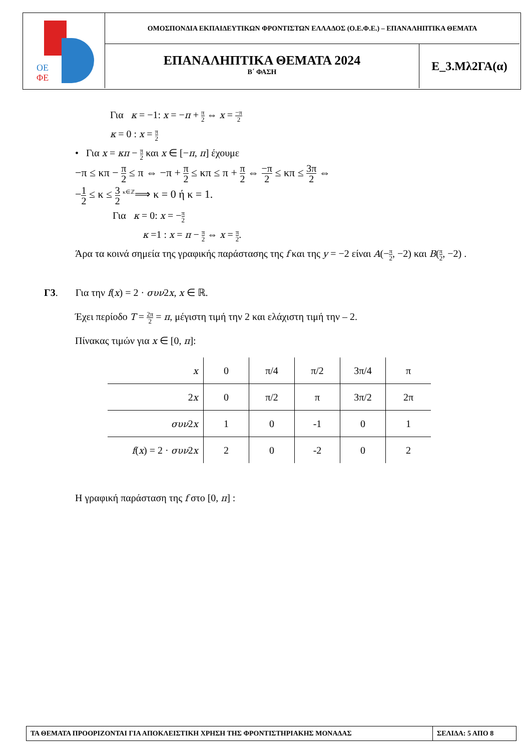ΟΕ
ΦΕ
ΟΜΟΣΠΟΝΔΙΑ ΕΚΠΑΙΔΕΥΤΙΚΩΝ ΦΡΟΝΤΙΣΤΩΝ ΕΛΛΑΔΟΣ (Ο.Ε.Φ.Ε.) – ΕΠΑΝΑΛΗΠΤΙΚΑ ΘΕΜΑΤΑ
ΕΠΑΝΑΛΗΠΤΙΚΑ ΘΕΜΑΤΑ 2024
Β΄ ΦΑΣΗ
Ε_3.Μλ2ΓΑ(α)
Για κ = −1: x = −π + π 2 ⇔ x = −π 2
κ = 0 : x = π 2
• Για x = κπ − π 2 και x ∈ [−π, π] έχουμε
−π ≤ κπ − π 2 ≤ π ⇔ −π + π 2 ≤ κπ ≤ π + π 2 ⇔ −π 2 ≤ κπ ≤ 3π 2 ⇔
−1 2 ≤ κ ≤ 3 2 <sup>κ∈ℤ</sup>⟹ κ = 0 ή κ = 1.
Για κ = 0: x = −π 2
κ =1 : x = π − π 2 ⇔ x = π 2.
Άρα τα κοινά σημεία της γραφικής παράστασης της f και της y = −2 είναι A(−π 2, −2) και B(π 2, −2) .
Γ3. Για την f(x) = 2 · συν2x, x ∈ ℝ.
Έχει περίοδο T = 2π 2 = π, μέγιστη τιμή την 2 και ελάχιστη τιμή την – 2.
Πίνακας τιμών για x ∈ [0, π]:
| x | 0 | π/4 | π/2 | 3π/4 | π |
| 2 x | 0 | π/2 | π | 3π/2 | 2π |
| συν 2 x | 1 | 0 | -1 | 0 | 1 |
| f ( x ) = 2 · συν 2 x | 2 | 0 | -2 | 0 | 2 |
Η γραφική παράσταση της f στο [0, π] :
ΤΑ ΘΕΜΑΤΑ ΠΡΟΟΡΙΖΟΝΤΑΙ ΓΙΑ ΑΠΟΚΛΕΙΣΤΙΚΗ ΧΡΗΣΗ ΤΗΣ ΦΡΟΝΤΙΣΤΗΡΙΑΚΗΣ ΜΟΝΑΔΑΣ
ΣΕΛΙΔΑ: 5 ΑΠΟ 8